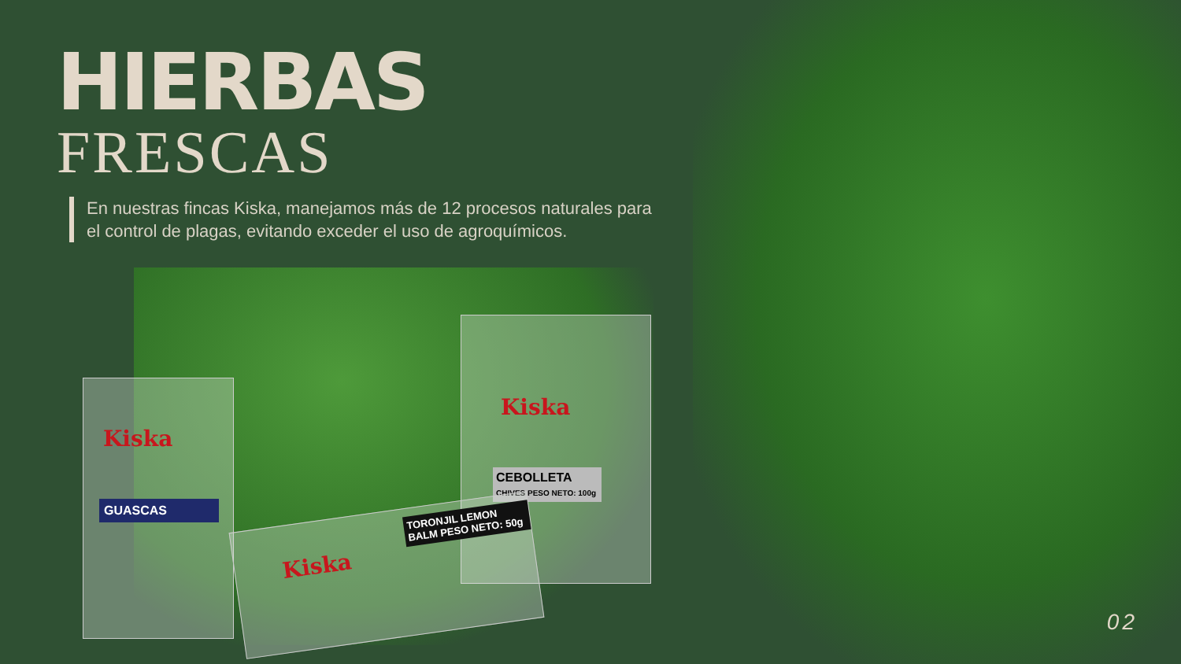HIERBAS
FRESCAS
En nuestras fincas Kiska, manejamos más de 12 procesos naturales para el control de plagas, evitando exceder el uso de agroquímicos.
Kiska
GUASCAS
Kiska
CEBOLLETA
CHIVES PESO NETO: 100g
Kiska
TORONJIL LEMON BALM PESO NETO: 50g
02